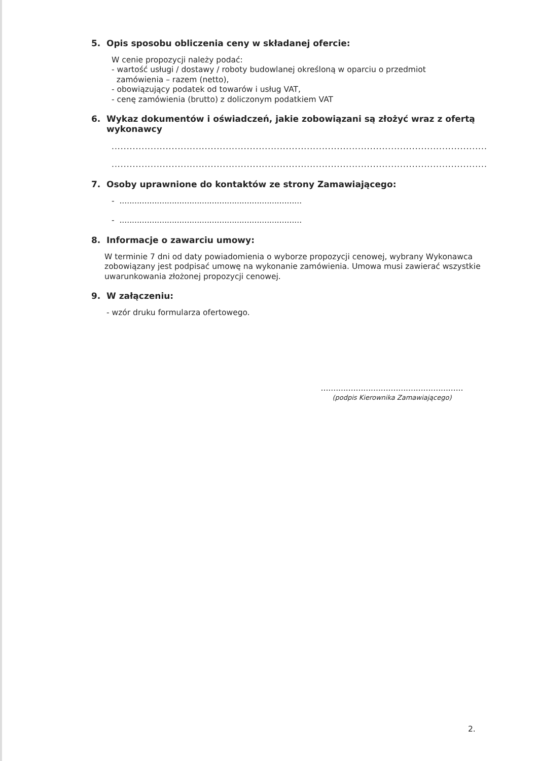5. Opis sposobu obliczenia ceny w składanej ofercie:
W cenie propozycji należy podać:
- wartość usługi / dostawy / roboty budowlanej określoną w oparciu o przedmiot
zamówienia – razem (netto),
- obowiązujący podatek od towarów i usług VAT,
- cenę zamówienia (brutto) z doliczonym podatkiem VAT
6. Wykaz dokumentów i oświadczeń, jakie zobowiązani są złożyć wraz z ofertą wykonawcy
..............................................................................................................................................................................
..............................................................................................................................................................................
7. Osoby uprawnione do kontaktów ze strony Zamawiającego:
- .........................................................................
- .........................................................................
8. Informacje o zawarciu umowy:
W terminie 7 dni od daty powiadomienia o wyborze propozycji cenowej, wybrany Wykonawca zobowiązany jest podpisać umowę na wykonanie zamówienia. Umowa musi zawierać wszystkie uwarunkowania złożonej propozycji cenowej.
9. W załączeniu:
- wzór druku formularza ofertowego.
.........................................................
(podpis Kierownika Zamawiającego)
2.